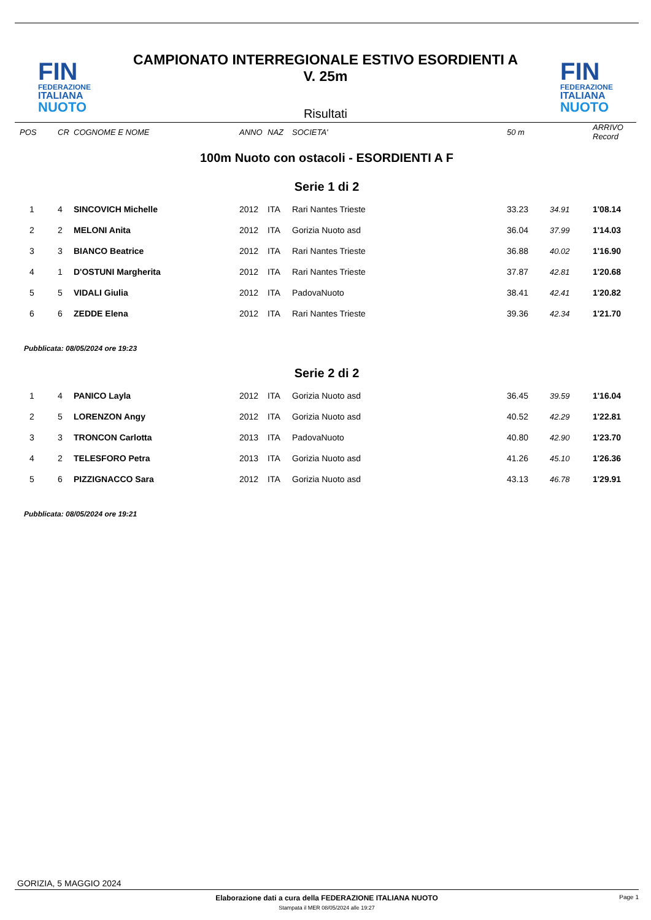FIN
FEDERAZIONE
ITALIANA
NUOTO
CAMPIONATO INTERREGIONALE ESTIVO ESORDIENTI A
V. 25m
Risultati
FIN
FEDERAZIONE
ITALIANA
NUOTO
| POS | CR | COGNOME E NOME | ANNO | NAZ | SOCIETA' | 50 m | | ARRIVO Record |
| 100m Nuoto con ostacoli - ESORDIENTI A F | | | | | | | | |
| Serie 1 di 2 | | | | | | | | |
| 1 | 4 | SINCOVICH Michelle | 2012 | ITA | Rari Nantes Trieste | 33.23 | 34.91 | 1'08.14 |
| 2 | 2 | MELONI Anita | 2012 | ITA | Gorizia Nuoto asd | 36.04 | 37.99 | 1'14.03 |
| 3 | 3 | BIANCO Beatrice | 2012 | ITA | Rari Nantes Trieste | 36.88 | 40.02 | 1'16.90 |
| 4 | 1 | D'OSTUNI Margherita | 2012 | ITA | Rari Nantes Trieste | 37.87 | 42.81 | 1'20.68 |
| 5 | 5 | VIDALI Giulia | 2012 | ITA | PadovaNuoto | 38.41 | 42.41 | 1'20.82 |
| 6 | 6 | ZEDDE Elena | 2012 | ITA | Rari Nantes Trieste | 39.36 | 42.34 | 1'21.70 |
| Pubblicata: 08/05/2024 ore 19:23 | | | | | | | | |
| Serie 2 di 2 | | | | | | | | |
| 1 | 4 | PANICO Layla | 2012 | ITA | Gorizia Nuoto asd | 36.45 | 39.59 | 1'16.04 |
| 2 | 5 | LORENZON Angy | 2012 | ITA | Gorizia Nuoto asd | 40.52 | 42.29 | 1'22.81 |
| 3 | 3 | TRONCON Carlotta | 2013 | ITA | PadovaNuoto | 40.80 | 42.90 | 1'23.70 |
| 4 | 2 | TELESFORO Petra | 2013 | ITA | Gorizia Nuoto asd | 41.26 | 45.10 | 1'26.36 |
| 5 | 6 | PIZZIGNACCO Sara | 2012 | ITA | Gorizia Nuoto asd | 43.13 | 46.78 | 1'29.91 |
| Pubblicata: 08/05/2024 ore 19:21 | | | | | | | | |
GORIZIA, 5 MAGGIO 2024
Elaborazione dati a cura della FEDERAZIONE ITALIANA NUOTO
Stampata il MER 08/05/2024 alle 19:27
Page 1